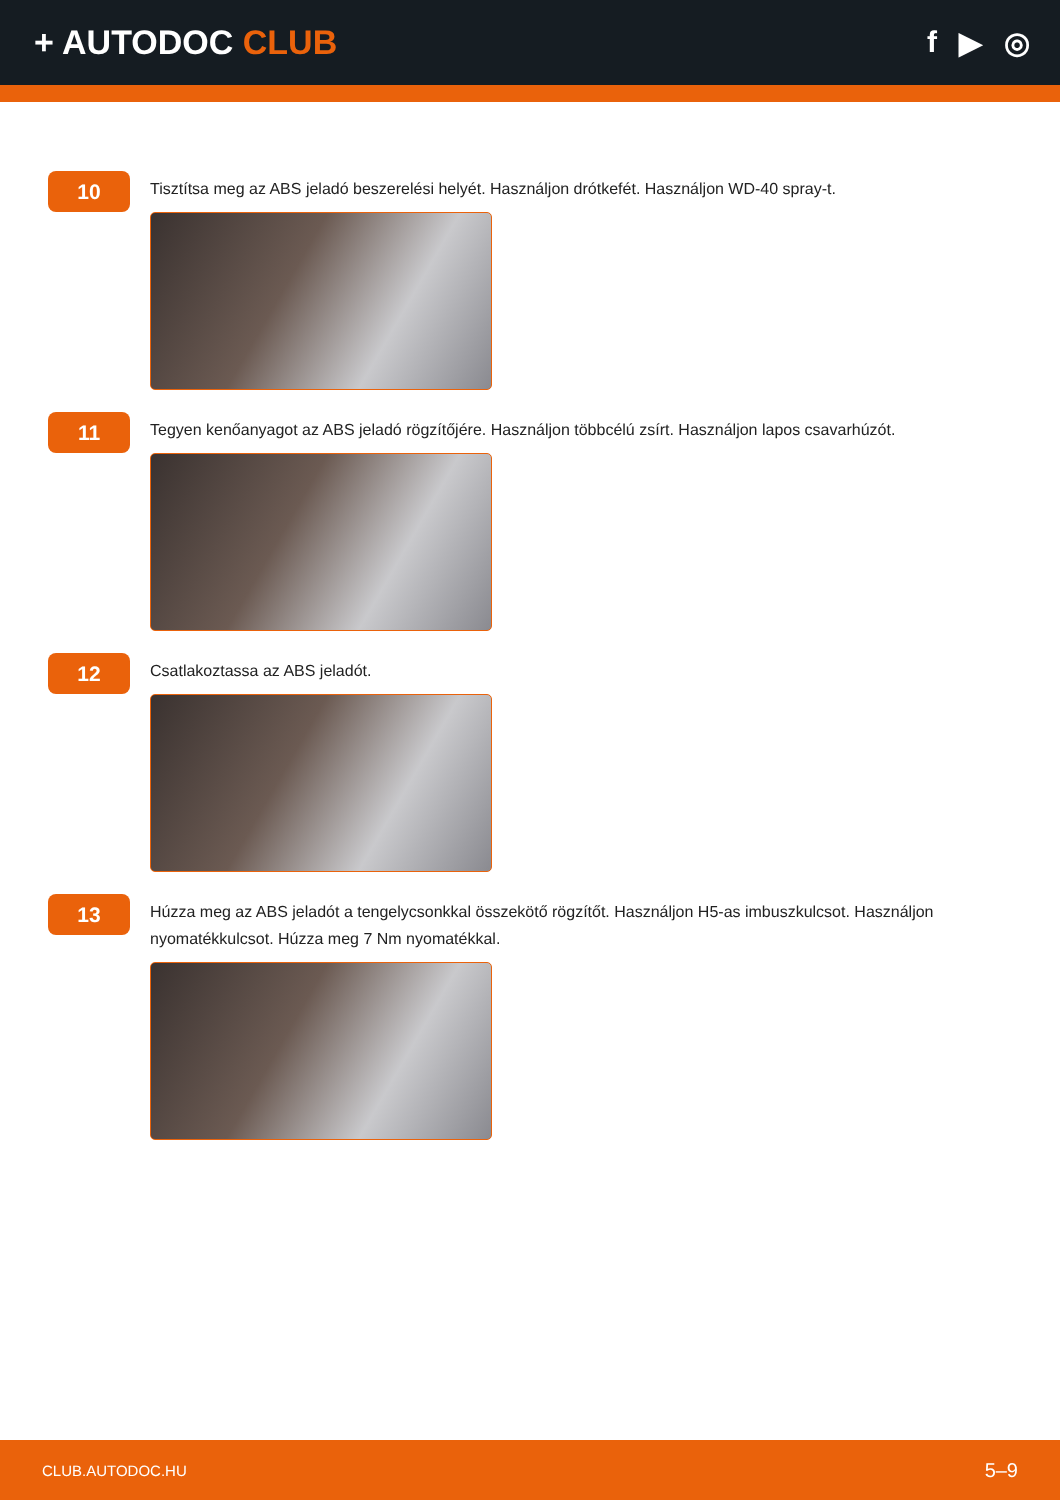+ AUTODOC CLUB f ▶ ◎
10
Tisztítsa meg az ABS jeladó beszerelési helyét. Használjon drótkefét. Használjon WD-40 spray-t.
11
Tegyen kenőanyagot az ABS jeladó rögzítőjére. Használjon többcélú zsírt. Használjon lapos csavarhúzót.
12
Csatlakoztassa az ABS jeladót.
13
Húzza meg az ABS jeladót a tengelycsonkkal összekötő rögzítőt. Használjon H5-as imbuszkulcsot. Használjon nyomatékkulcsot. Húzza meg 7 Nm nyomatékkal.
CLUB.AUTODOC.HU 5–9